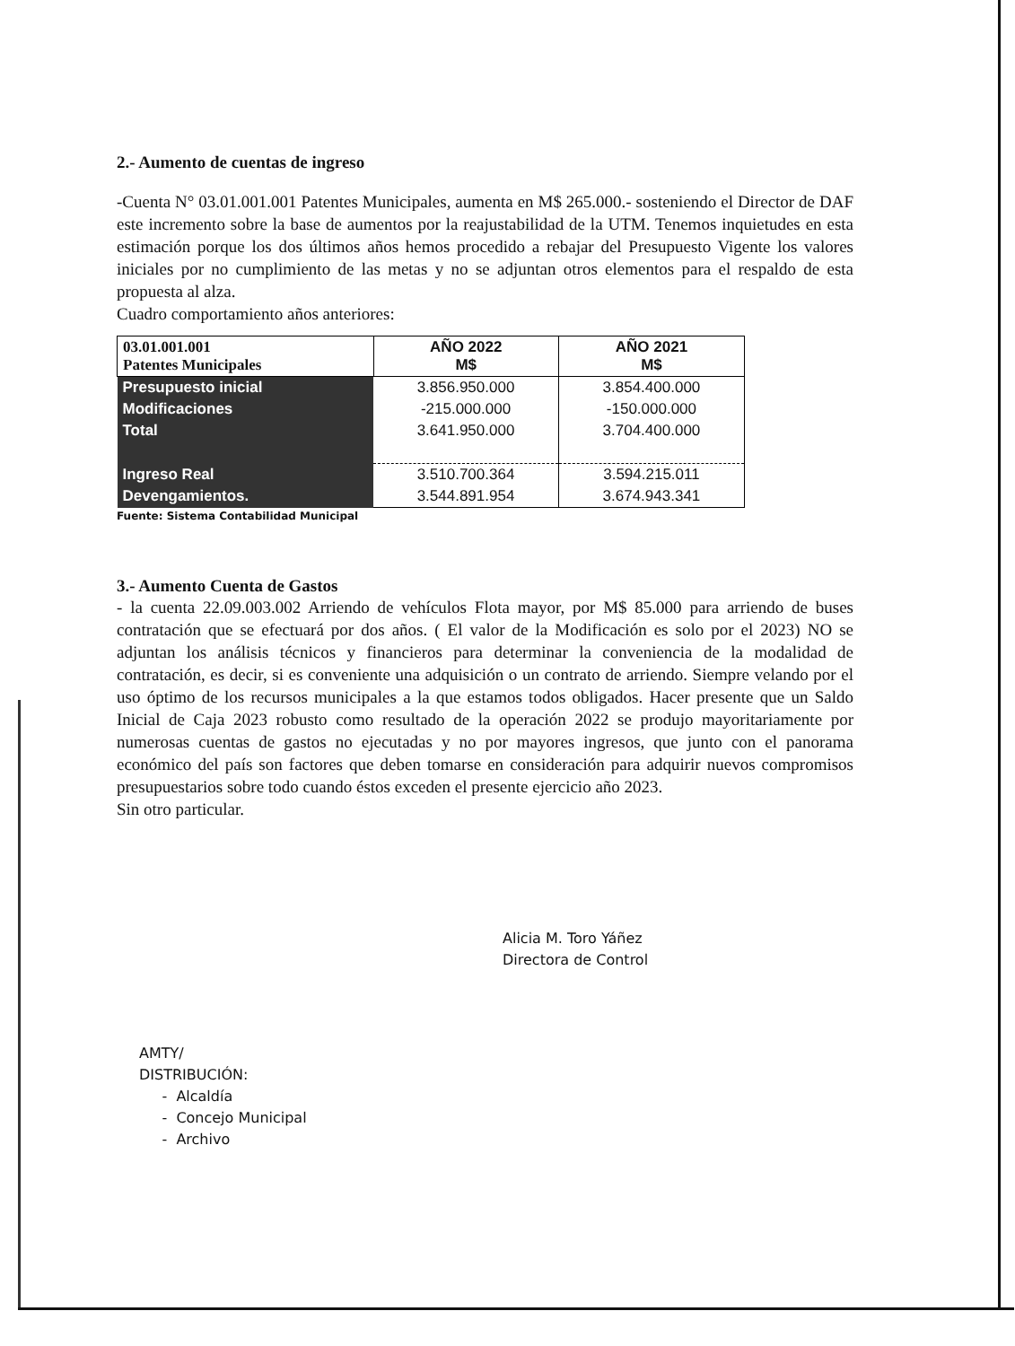2.- Aumento de cuentas de ingreso
-Cuenta N° 03.01.001.001 Patentes Municipales, aumenta en M$ 265.000.- sosteniendo el Director de DAF este incremento sobre la base de aumentos por la reajustabilidad de la UTM. Tenemos inquietudes en esta estimación porque los dos últimos años hemos procedido a rebajar del Presupuesto Vigente los valores iniciales por no cumplimiento de las metas y no se adjuntan otros elementos para el respaldo de esta propuesta al alza.
Cuadro comportamiento años anteriores:
| 03.01.001.001 Patentes Municipales | AÑO 2022 M$ | AÑO 2021 M$ |
| --- | --- | --- |
| Presupuesto inicial | 3.856.950.000 | 3.854.400.000 |
| Modificaciones | -215.000.000 | -150.000.000 |
| Total | 3.641.950.000 | 3.704.400.000 |
| Ingreso Real | 3.510.700.364 | 3.594.215.011 |
| Devengamientos. | 3.544.891.954 | 3.674.943.341 |
Fuente: Sistema Contabilidad Municipal
3.- Aumento Cuenta de Gastos
- la cuenta 22.09.003.002 Arriendo de vehículos Flota mayor, por M$ 85.000 para arriendo de buses contratación que se efectuará por dos años. ( El valor de la Modificación es solo por el 2023) NO se adjuntan los análisis técnicos y financieros para determinar la conveniencia de la modalidad de contratación, es decir, si es conveniente una adquisición o un contrato de arriendo. Siempre velando por el uso óptimo de los recursos municipales a la que estamos todos obligados. Hacer presente que un Saldo Inicial de Caja 2023 robusto como resultado de la operación 2022 se produjo mayoritariamente por numerosas cuentas de gastos no ejecutadas y no por mayores ingresos, que junto con el panorama económico del país son factores que deben tomarse en consideración para adquirir nuevos compromisos presupuestarios sobre todo cuando éstos exceden el presente ejercicio año 2023.
Sin otro particular.
Alicia M. Toro Yáñez
Directora de Control
AMTY/
DISTRIBUCIÓN:
- Alcaldía
- Concejo Municipal
- Archivo